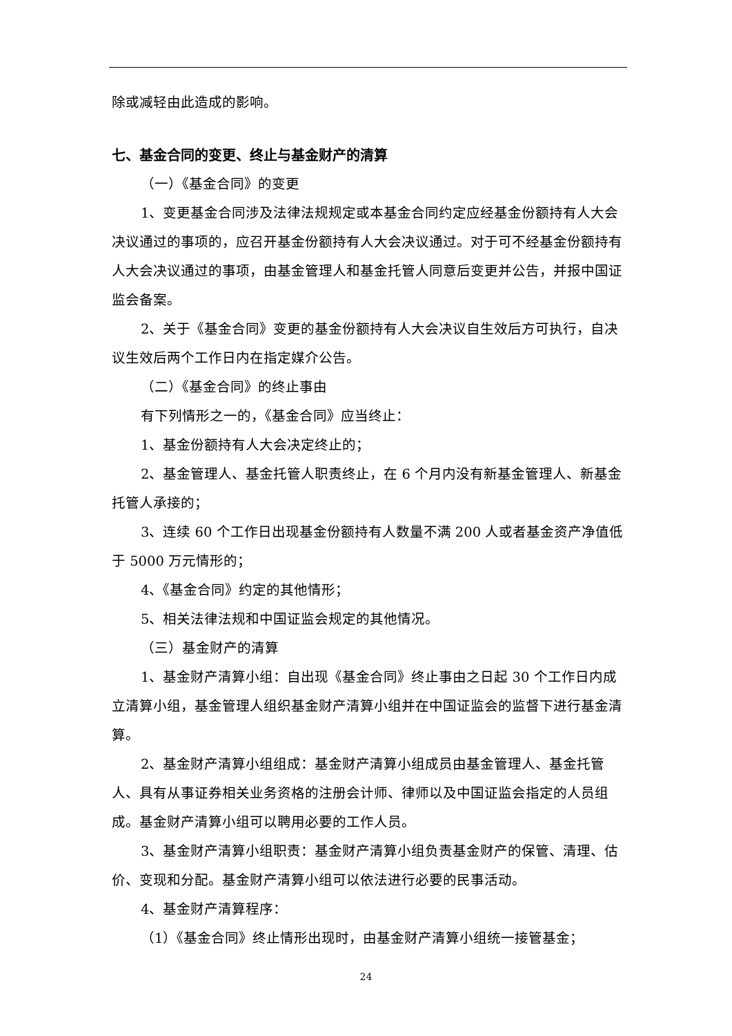除或减轻由此造成的影响。
七、基金合同的变更、终止与基金财产的清算
（一）《基金合同》的变更
1、变更基金合同涉及法律法规规定或本基金合同约定应经基金份额持有人大会决议通过的事项的，应召开基金份额持有人大会决议通过。对于可不经基金份额持有人大会决议通过的事项，由基金管理人和基金托管人同意后变更并公告，并报中国证监会备案。
2、关于《基金合同》变更的基金份额持有人大会决议自生效后方可执行，自决议生效后两个工作日内在指定媒介公告。
（二）《基金合同》的终止事由
有下列情形之一的，《基金合同》应当终止：
1、基金份额持有人大会决定终止的；
2、基金管理人、基金托管人职责终止，在 6 个月内没有新基金管理人、新基金托管人承接的；
3、连续 60 个工作日出现基金份额持有人数量不满 200 人或者基金资产净值低于 5000 万元情形的；
4、《基金合同》约定的其他情形；
5、相关法律法规和中国证监会规定的其他情况。
（三）基金财产的清算
1、基金财产清算小组：自出现《基金合同》终止事由之日起 30 个工作日内成立清算小组，基金管理人组织基金财产清算小组并在中国证监会的监督下进行基金清算。
2、基金财产清算小组组成：基金财产清算小组成员由基金管理人、基金托管人、具有从事证券相关业务资格的注册会计师、律师以及中国证监会指定的人员组成。基金财产清算小组可以聘用必要的工作人员。
3、基金财产清算小组职责：基金财产清算小组负责基金财产的保管、清理、估价、变现和分配。基金财产清算小组可以依法进行必要的民事活动。
4、基金财产清算程序：
（1）《基金合同》终止情形出现时，由基金财产清算小组统一接管基金；
24